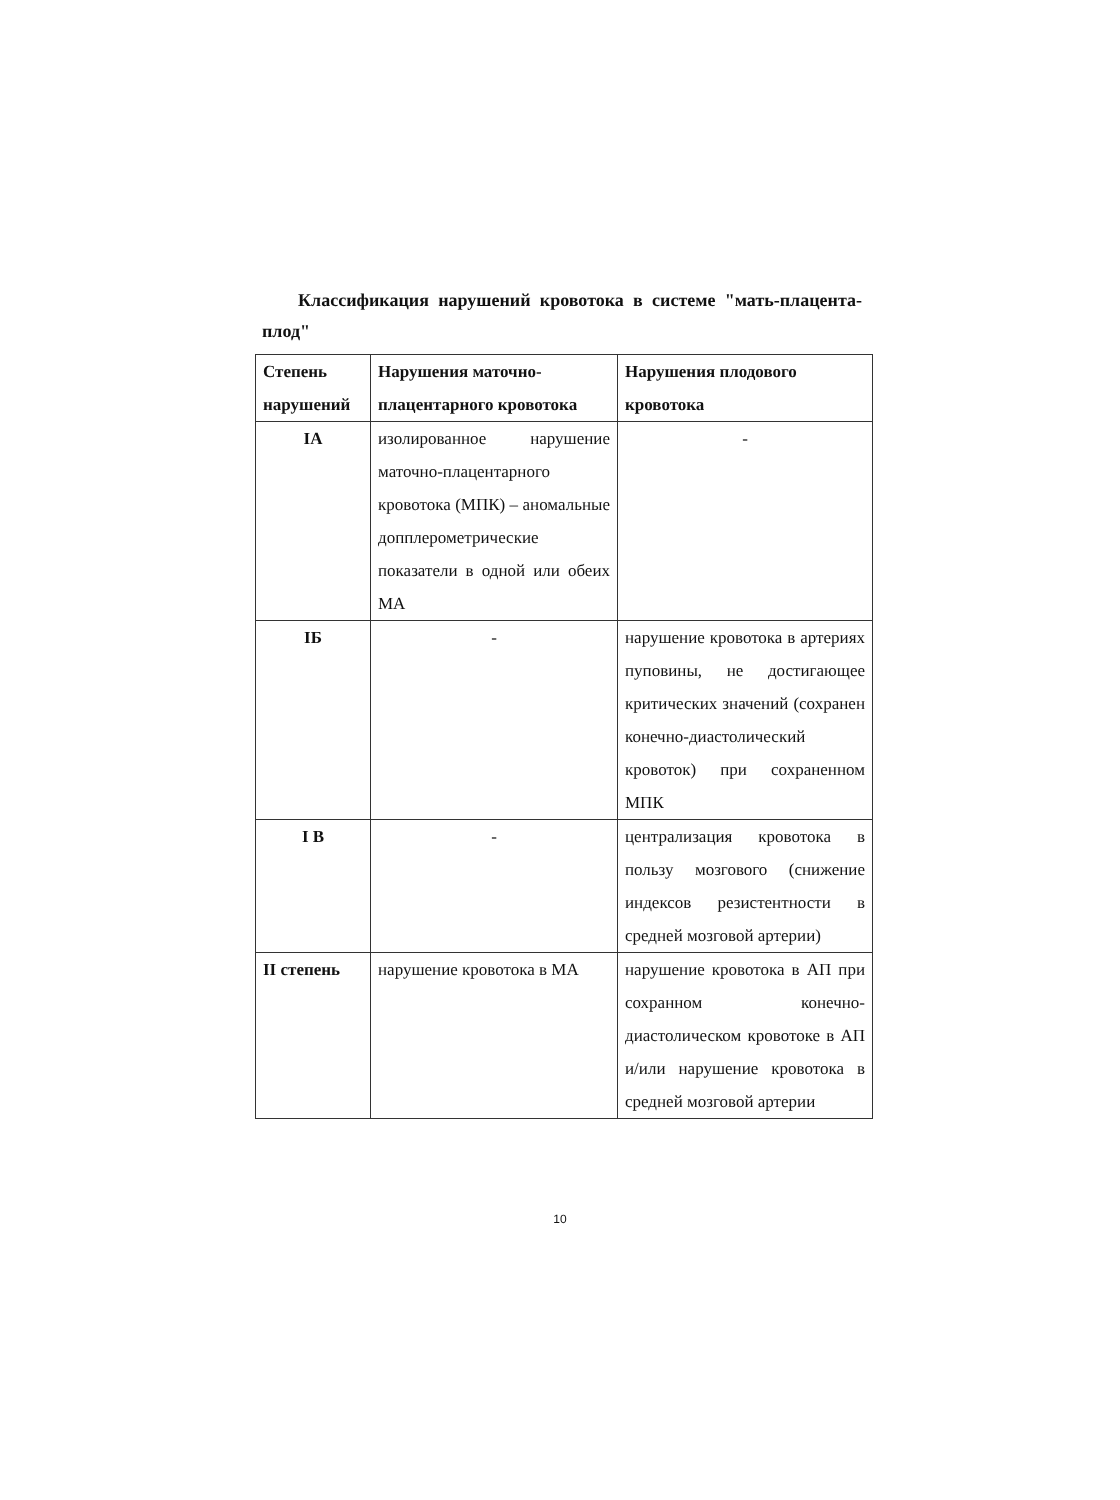Классификация нарушений кровотока в системе "мать-плацента-плод"
| Степень нарушений | Нарушения маточно-плацентарного кровотока | Нарушения плодового кровотока |
| --- | --- | --- |
| IA | изолированное нарушение маточно-плацентарного кровотока (МПК) – аномальные допплерометрические показатели в одной или обеих МА | - |
| IБ | - | нарушение кровотока в артериях пуповины, не достигающее критических значений (сохранен конечно-диастолический кровоток) при сохраненном МПК |
| I В | - | централизация кровотока в пользу мозгового (снижение индексов резистентности в средней мозговой артерии) |
| II степень | нарушение кровотока в МА | нарушение кровотока в АП при сохранном конечно-диастолическом кровотоке в АП и/или нарушение кровотока в средней мозговой артерии |
10